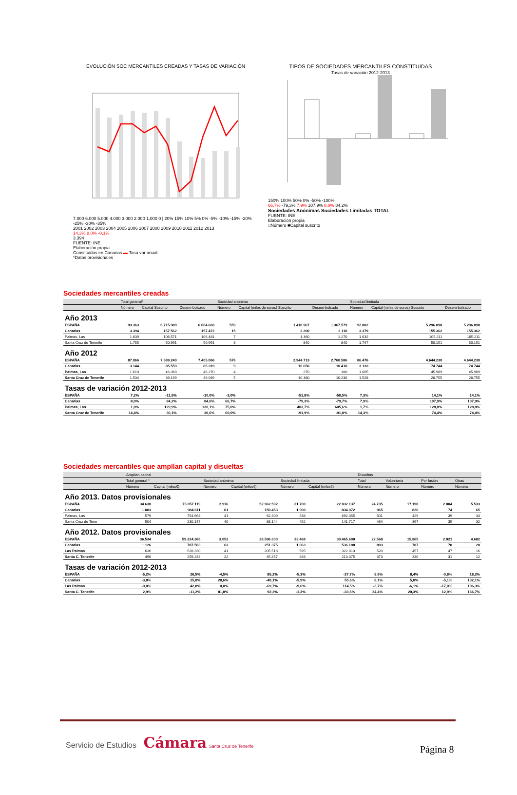EVOLUCIÓN SOC MERCANTILES CREADAS Y TASAS DE VARIACIÓN
7.000 6.000 5.000 4.000 3.000 2.000 1.000 0 | 20% 15% 10% 5% 0% -5% -10% -15% -20% -25% -30% -35%
2001 2002 2003 2004 2005 2006 2007 2008 2009 2010 2011 2012 2013
14,3% 8,0% -0,1%
3.394
FUENTE: INE
Elaboración propia
Constituidas en Canarias ▬ Tasa var anual
*Datos provisionales
TIPOS DE SOCIEDADES MERCANTILES CONSTITUIDAS
Tasas de variación 2012-2013
150% 100% 50% 0% -50% -100%
66,7% -79,3% 7,9% 107,9% 8,0% 84,2%
Sociedades Anónimas Sociedades Limitadas TOTAL
FUENTE: INE
Elaboración propia
□Número ■Capital suscrito
Sociedades mercantiles creadas
| | Total general* | | | Sociedad anónima | | | Sociedad limitada | | |
| --- | --- | --- | --- | --- | --- | --- | --- | --- | --- |
| | Número | Capital Suscrito | Desem-bolsado | Número | Capital (miles de euros) Suscrito | Desem-bolsado | Número | Capital (miles de euros) Suscrito | Desem-bolsado |
| Año 2013 | | | | | | | | | |
| ESPAÑA | 93.363 | 6.715.989 | 6.664.603 | 559 | 1.418.967 | 1.367.579 | 92.802 | 5.296.898 | 5.296.898 |
| Canarias | 3.394 | 157.562 | 157.472 | 15 | 2.200 | 2.110 | 3.379 | 155.362 | 155.362 |
| Palmas, Las | 1.639 | 106.571 | 106.481 | 7 | 1.360 | 1.270 | 1.632 | 105.211 | 105.211 |
| Santa Cruz de Tenerife | 1.755 | 50.991 | 50.991 | 8 | 840 | 840 | 1.747 | 50.151 | 50.151 |
| Año 2012 | | | | | | | | | |
| ESPAÑA | 87.066 | 7.589.240 | 7.405.066 | 576 | 2.944.713 | 2.760.586 | 86.476 | 4.644.230 | 4.644.230 |
| Canarias | 3.144 | 85.559 | 85.319 | 9 | 10.650 | 10.410 | 3.133 | 74.744 | 74.744 |
| Palmas, Las | 1.610 | 46.360 | 46.270 | 4 | 270 | 180 | 1.605 | 45.989 | 45.989 |
| Santa Cruz de Tenerife | 1.534 | 39.199 | 39.049 | 5 | 10.380 | 10.230 | 1.528 | 28.755 | 28.755 |
| Tasas de variación 2012-2013 | | | | | | | | | |
| ESPAÑA | 7,2% | -11,5% | -10,0% | -3,0% | -51,8% | -50,5% | 7,3% | 14,1% | 14,1% |
| Canarias | 8,0% | 84,2% | 84,6% | 66,7% | -79,3% | -79,7% | 7,9% | 107,9% | 107,9% |
| Palmas, Las | 1,8% | 129,9% | 130,1% | 75,0% | 403,7% | 605,6% | 1,7% | 128,8% | 128,8% |
| Santa Cruz de Tenerife | 14,4% | 30,1% | 30,6% | 60,0% | -91,9% | -91,8% | 14,3% | 74,4% | 74,4% |
Sociedades mercantiles que amplían capital y disueltas
| | Amplían capital | | | | | | Disueltas | | | |
| --- | --- | --- | --- | --- | --- | --- | --- | --- | --- | --- |
| | Total general * | | Sociedad anónima | | Sociedad limitada | | Total | Volun-taria | Por fusión | Otras |
| | Número | Capital (miles€) | Número | Capital (miles€) | Número | Capital (miles€) | Número | Número | Número | Número |
| Año 2013. Datos provisionales | | | | | | | | | | |
| ESPAÑA | 34.630 | 75.057.119 | 2.916 | 52.962.592 | 31.700 | 22.032.137 | 24.735 | 17.198 | 2.004 | 5.533 |
| Canarias | 1.083 | 984.811 | 81 | 150.453 | 1.000 | 834.072 | 965 | 826 | 74 | 65 |
| Palmas, Las | 579 | 754.664 | 41 | 62.309 | 538 | 692.355 | 501 | 429 | 39 | 33 |
| Santa Cruz de Tene | 504 | 230.147 | 40 | 88.144 | 462 | 141.717 | 464 | 397 | 35 | 32 |
| Año 2012. Datos provisionales | | | | | | | | | | |
| ESPAÑA | 36.534 | 59.324.366 | 3.052 | 28.596.300 | 33.468 | 30.465.600 | 22.568 | 15.865 | 2.021 | 4.682 |
| Canarias | 1.126 | 787.563 | 63 | 251.375 | 1.063 | 536.188 | 893 | 787 | 78 | 28 |
| Las Palmas | 636 | 528.330 | 41 | 205.518 | 595 | 322.813 | 520 | 457 | 47 | 16 |
| Santa C. Tenerife | 490 | 259.233 | 22 | 45.857 | 468 | 213.375 | 373 | 330 | 31 | 12 |
| Tasas de variación 2012-2013 | | | | | | | | | | |
| ESPAÑA | -5,2% | 26,5% | -4,5% | 85,2% | -5,3% | -27,7% | 9,6% | 8,4% | -0,8% | 18,2% |
| Canarias | -3,8% | 25,0% | 28,6% | -40,1% | -5,9% | 55,6% | 8,1% | 5,0% | -5,1% | 132,1% |
| Las Palmas | -9,0% | 42,8% | 0,0% | -69,7% | -9,6% | 114,5% | -3,7% | -6,1% | -17,0% | 106,3% |
| Santa C. Tenerife | 2,9% | -11,2% | 81,8% | 92,2% | -1,3% | -33,6% | 24,4% | 20,3% | 12,9% | 166,7% |
Servicio de Estudios Cámara Santa Cruz de Tenerife
Página 8